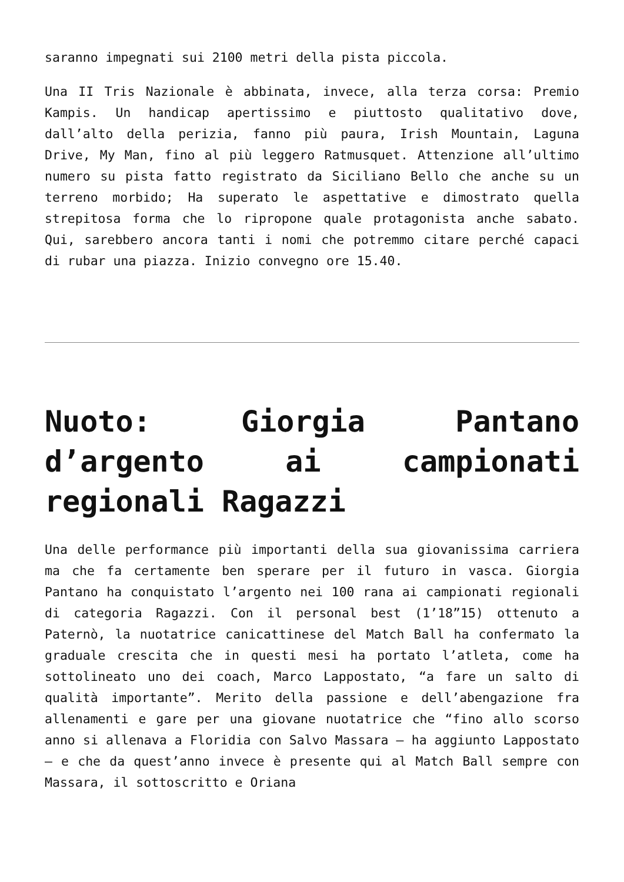saranno impegnati sui 2100 metri della pista piccola.
Una II Tris Nazionale è abbinata, invece, alla terza corsa: Premio Kampis. Un handicap apertissimo e piuttosto qualitativo dove, dall’alto della perizia, fanno più paura, Irish Mountain, Laguna Drive, My Man, fino al più leggero Ratmusquet. Attenzione all’ultimo numero su pista fatto registrato da Siciliano Bello che anche su un terreno morbido; Ha superato le aspettative e dimostrato quella strepitosa forma che lo ripropone quale protagonista anche sabato. Qui, sarebbero ancora tanti i nomi che potremmo citare perché capaci di rubar una piazza. Inizio convegno ore 15.40.
Nuoto: Giorgia Pantano d’argento ai campionati regionali Ragazzi
Una delle performance più importanti della sua giovanissima carriera ma che fa certamente ben sperare per il futuro in vasca. Giorgia Pantano ha conquistato l’argento nei 100 rana ai campionati regionali di categoria Ragazzi. Con il personal best (1’18”15) ottenuto a Paternò, la nuotatrice canicattinese del Match Ball ha confermato la graduale crescita che in questi mesi ha portato l’atleta, come ha sottolineato uno dei coach, Marco Lappostato, “a fare un salto di qualità importante”. Merito della passione e dell’abengazione fra allenamenti e gare per una giovane nuotatrice che “fino allo scorso anno si allenava a Floridia con Salvo Massara – ha aggiunto Lappostato – e che da quest’anno invece è presente qui al Match Ball sempre con Massara, il sottoscritto e Oriana